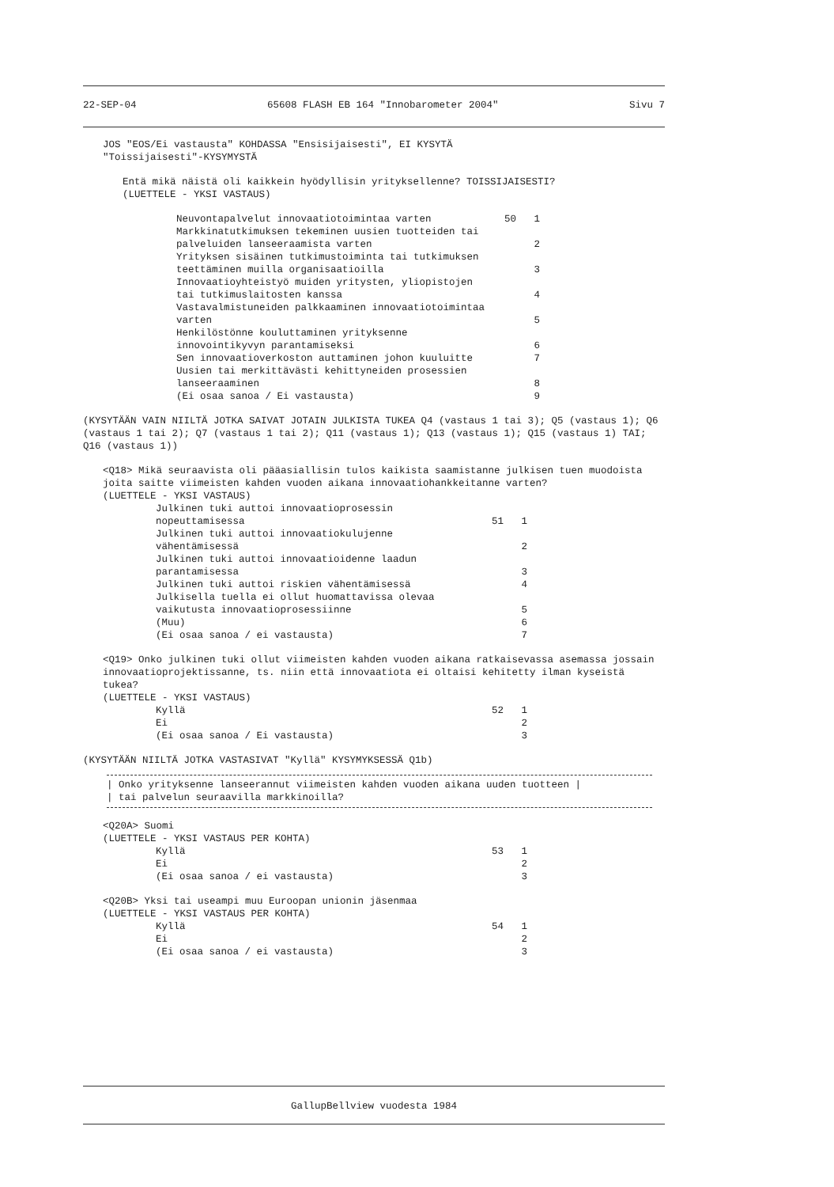22-SEP-04 65608 FLASH EB 164 "Innobarometer 2004" Sivu 7
JOS "EOS/Ei vastausta" KOHDASSA "Ensisijaisesti", EI KYSYTÄ
"Toissijaisesti"-KYSYMYSTÄ
Entä mikä näistä oli kaikkein hyödyllisin yrityksellenne? TOISSIJAISESTI?
(LUETTELE - YKSI VASTAUS)
Neuvontapalvelut innovaatiotoimintaa varten 50 1
Markkinatutkimuksen tekeminen uusien tuotteiden tai palveluiden lanseeraamista varten 2
Yrityksen sisäinen tutkimustoiminta tai tutkimuksen teettäminen muilla organisaatioilla 3
Innovaatioyhteistyö muiden yritysten, yliopistojen tai tutkimuslaitosten kanssa 4
Vastavalmistuneiden palkkaaminen innovaatiotoimintaa varten 5
Henkilöstönne kouluttaminen yrityksenne innovointikyvyn parantamiseksi 6
Sen innovaatioverkoston auttaminen johon kuuluitte 7
Uusien tai merkittävästi kehittyneiden prosessien lanseeraaminen 8
(Ei osaa sanoa / Ei vastausta) 9
(KYSYTÄÄN VAIN NIILTÄ JOTKA SAIVAT JOTAIN JULKISTA TUKEA Q4 (vastaus 1 tai 3); Q5 (vastaus 1); Q6 (vastaus 1 tai 2); Q7 (vastaus 1 tai 2); Q11 (vastaus 1); Q13 (vastaus 1); Q15 (vastaus 1) TAI; Q16 (vastaus 1))
<Q18> Mikä seuraavista oli pääasiallisin tulos kaikista saamistanne julkisen tuen muodoista joita saitte viimeisten kahden vuoden aikana innovaatiohankkeitanne varten?
(LUETTELE - YKSI VASTAUS)
Julkinen tuki auttoi innovaatioprosessin nopeuttamisessa 51 1
Julkinen tuki auttoi innovaatiokulujenne vähentämisessä 2
Julkinen tuki auttoi innovaatioidenne laadun parantamisessa 3
Julkinen tuki auttoi riskien vähentämisessä 4
Julkisella tuella ei ollut huomattavissa olevaa vaikutusta innovaatioprosessiinne 5
(Muu) 6
(Ei osaa sanoa / ei vastausta) 7
<Q19> Onko julkinen tuki ollut viimeisten kahden vuoden aikana ratkaisevassa asemassa jossain innovaatioprojektissanne, ts. niin että innovaatiota ei oltaisi kehitetty ilman kyseistä tukea?
(LUETTELE - YKSI VASTAUS)
Kyllä 52 1
Ei 2
(Ei osaa sanoa / Ei vastausta) 3
(KYSYTÄÄN NIILTÄ JOTKA VASTASIVAT "Kyllä" KYSYMYKSESSÄ Q1b)
| Onko yrityksenne lanseerannut viimeisten kahden vuoden aikana uuden tuotteen |
| tai palvelun seuraavilla markkinoilla?
<Q20A> Suomi
(LUETTELE - YKSI VASTAUS PER KOHTA)
Kyllä 53 1
Ei 2
(Ei osaa sanoa / ei vastausta) 3
<Q20B> Yksi tai useampi muu Euroopan unionin jäsenmaa
(LUETTELE - YKSI VASTAUS PER KOHTA)
Kyllä 54 1
Ei 2
(Ei osaa sanoa / ei vastausta) 3
GallupBellview vuodesta 1984